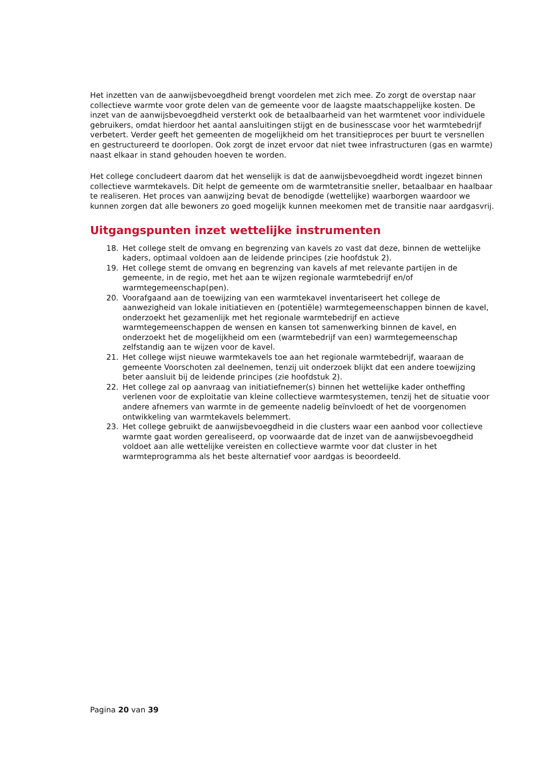Het inzetten van de aanwijsbevoegdheid brengt voordelen met zich mee. Zo zorgt de overstap naar collectieve warmte voor grote delen van de gemeente voor de laagste maatschappelijke kosten. De inzet van de aanwijsbevoegdheid versterkt ook de betaalbaarheid van het warmtenet voor individuele gebruikers, omdat hierdoor het aantal aansluitingen stijgt en de businesscase voor het warmtebedrijf verbetert. Verder geeft het gemeenten de mogelijkheid om het transitieproces per buurt te versnellen en gestructureerd te doorlopen. Ook zorgt de inzet ervoor dat niet twee infrastructuren (gas en warmte) naast elkaar in stand gehouden hoeven te worden.
Het college concludeert daarom dat het wenselijk is dat de aanwijsbevoegdheid wordt ingezet binnen collectieve warmtekavels. Dit helpt de gemeente om de warmtetransitie sneller, betaalbaar en haalbaar te realiseren. Het proces van aanwijzing bevat de benodigde (wettelijke) waarborgen waardoor we kunnen zorgen dat alle bewoners zo goed mogelijk kunnen meekomen met de transitie naar aardgasvrij.
Uitgangspunten inzet wettelijke instrumenten
18. Het college stelt de omvang en begrenzing van kavels zo vast dat deze, binnen de wettelijke kaders, optimaal voldoen aan de leidende principes (zie hoofdstuk 2).
19. Het college stemt de omvang en begrenzing van kavels af met relevante partijen in de gemeente, in de regio, met het aan te wijzen regionale warmtebedrijf en/of warmtegemeenschap(pen).
20. Voorafgaand aan de toewijzing van een warmtekavel inventariseert het college de aanwezigheid van lokale initiatieven en (potentiële) warmtegemeenschappen binnen de kavel, onderzoekt het gezamenlijk met het regionale warmtebedrijf en actieve warmtegemeenschappen de wensen en kansen tot samenwerking binnen de kavel, en onderzoekt het de mogelijkheid om een (warmtebedrijf van een) warmtegemeenschap zelfstandig aan te wijzen voor de kavel.
21. Het college wijst nieuwe warmtekavels toe aan het regionale warmtebedrijf, waaraan de gemeente Voorschoten zal deelnemen, tenzij uit onderzoek blijkt dat een andere toewijzing beter aansluit bij de leidende principes (zie hoofdstuk 2).
22. Het college zal op aanvraag van initiatiefnemer(s) binnen het wettelijke kader ontheffing verlenen voor de exploitatie van kleine collectieve warmtesystemen, tenzij het de situatie voor andere afnemers van warmte in de gemeente nadelig beïnvloedt of het de voorgenomen ontwikkeling van warmtekavels belemmert.
23. Het college gebruikt de aanwijsbevoegdheid in die clusters waar een aanbod voor collectieve warmte gaat worden gerealiseerd, op voorwaarde dat de inzet van de aanwijsbevoegdheid voldoet aan alle wettelijke vereisten en collectieve warmte voor dat cluster in het warmteprogramma als het beste alternatief voor aardgas is beoordeeld.
Pagina 20 van 39